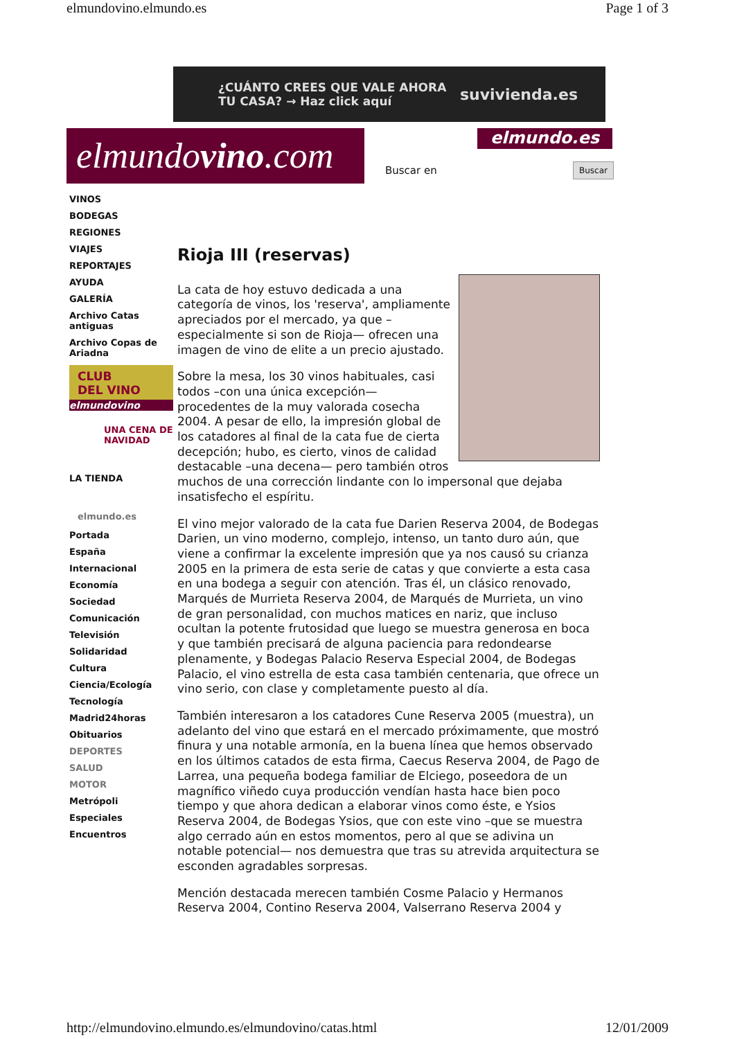elmundovino.elmundo.es Page 1 of 3
¿CUÁNTO CREES QUE VALE AHORA
TU CASA? → Haz click aquí suvivienda.es
elmundovino.com
elmundo.es
Buscar en Buscar
VINOS
BODEGAS
REGIONES
VIAJES
REPORTAJES
AYUDA
GALERÍA
Archivo Catas antiguas
Archivo Copas de Ariadna
CLUB
DEL VINO
elmundovino
UNA CENA DE NAVIDAD
LA TIENDA
elmundo.es
Portada
España
Internacional
Economía
Sociedad
Comunicación
Televisión
Solidaridad
Cultura
Ciencia/Ecología
Tecnología
Madrid24horas
Obituarios
DEPORTES
SALUD
MOTOR
Metrópoli
Especiales
Encuentros
Rioja III (reservas)
La cata de hoy estuvo dedicada a una categoría de vinos, los 'reserva', ampliamente apreciados por el mercado, ya que –especialmente si son de Rioja— ofrecen una imagen de vino de elite a un precio ajustado.
Sobre la mesa, los 30 vinos habituales, casi todos –con una única excepción— procedentes de la muy valorada cosecha 2004. A pesar de ello, la impresión global de los catadores al final de la cata fue de cierta decepción; hubo, es cierto, vinos de calidad destacable –una decena— pero también otros muchos de una corrección lindante con lo impersonal que dejaba insatisfecho el espíritu.
El vino mejor valorado de la cata fue Darien Reserva 2004, de Bodegas Darien, un vino moderno, complejo, intenso, un tanto duro aún, que viene a confirmar la excelente impresión que ya nos causó su crianza 2005 en la primera de esta serie de catas y que convierte a esta casa en una bodega a seguir con atención. Tras él, un clásico renovado, Marqués de Murrieta Reserva 2004, de Marqués de Murrieta, un vino de gran personalidad, con muchos matices en nariz, que incluso ocultan la potente frutosidad que luego se muestra generosa en boca y que también precisará de alguna paciencia para redondearse plenamente, y Bodegas Palacio Reserva Especial 2004, de Bodegas Palacio, el vino estrella de esta casa también centenaria, que ofrece un vino serio, con clase y completamente puesto al día.
También interesaron a los catadores Cune Reserva 2005 (muestra), un adelanto del vino que estará en el mercado próximamente, que mostró finura y una notable armonía, en la buena línea que hemos observado en los últimos catados de esta firma, Caecus Reserva 2004, de Pago de Larrea, una pequeña bodega familiar de Elciego, poseedora de un magnífico viñedo cuya producción vendían hasta hace bien poco tiempo y que ahora dedican a elaborar vinos como éste, e Ysios Reserva 2004, de Bodegas Ysios, que con este vino –que se muestra algo cerrado aún en estos momentos, pero al que se adivina un notable potencial— nos demuestra que tras su atrevida arquitectura se esconden agradables sorpresas.
Mención destacada merecen también Cosme Palacio y Hermanos Reserva 2004, Contino Reserva 2004, Valserrano Reserva 2004 y
http://elmundovino.elmundo.es/elmundovino/catas.html 12/01/2009